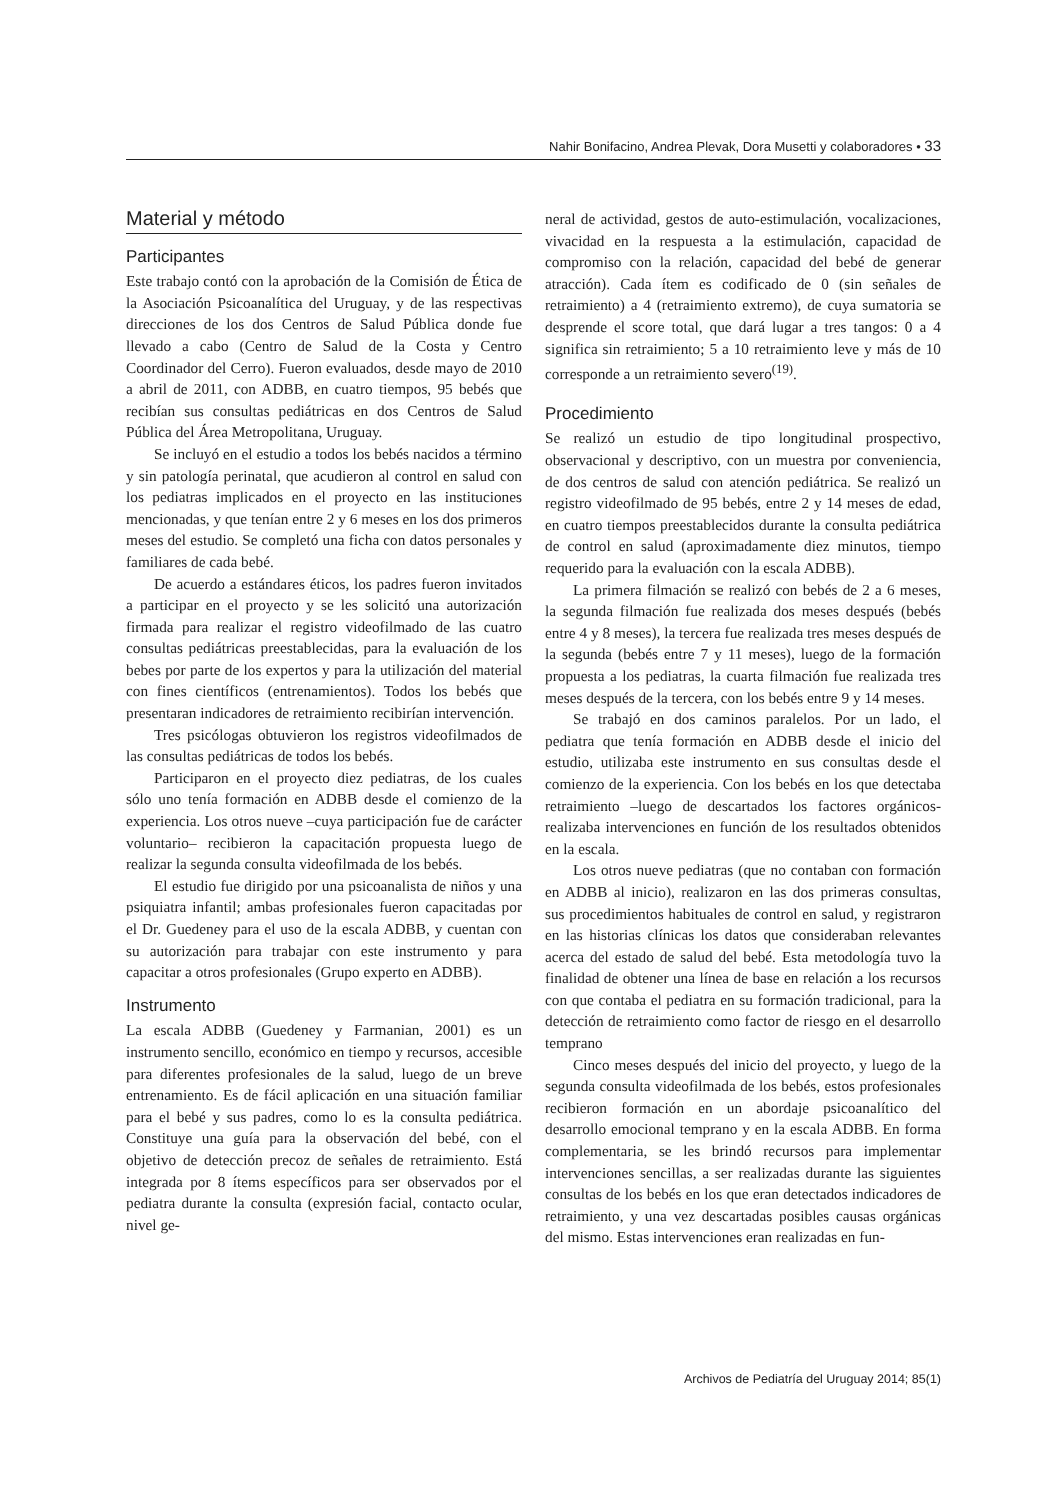Nahir Bonifacino, Andrea Plevak, Dora Musetti y colaboradores • 33
Material y método
Participantes
Este trabajo contó con la aprobación de la Comisión de Ética de la Asociación Psicoanalítica del Uruguay, y de las respectivas direcciones de los dos Centros de Salud Pública donde fue llevado a cabo (Centro de Salud de la Costa y Centro Coordinador del Cerro). Fueron evaluados, desde mayo de 2010 a abril de 2011, con ADBB, en cuatro tiempos, 95 bebés que recibían sus consultas pediátricas en dos Centros de Salud Pública del Área Metropolitana, Uruguay.
Se incluyó en el estudio a todos los bebés nacidos a término y sin patología perinatal, que acudieron al control en salud con los pediatras implicados en el proyecto en las instituciones mencionadas, y que tenían entre 2 y 6 meses en los dos primeros meses del estudio. Se completó una ficha con datos personales y familiares de cada bebé.
De acuerdo a estándares éticos, los padres fueron invitados a participar en el proyecto y se les solicitó una autorización firmada para realizar el registro videofilmado de las cuatro consultas pediátricas preestablecidas, para la evaluación de los bebes por parte de los expertos y para la utilización del material con fines científicos (entrenamientos). Todos los bebés que presentaran indicadores de retraimiento recibirían intervención.
Tres psicólogas obtuvieron los registros videofilmados de las consultas pediátricas de todos los bebés.
Participaron en el proyecto diez pediatras, de los cuales sólo uno tenía formación en ADBB desde el comienzo de la experiencia. Los otros nueve –cuya participación fue de carácter voluntario– recibieron la capacitación propuesta luego de realizar la segunda consulta videofilmada de los bebés.
El estudio fue dirigido por una psicoanalista de niños y una psiquiatra infantil; ambas profesionales fueron capacitadas por el Dr. Guedeney para el uso de la escala ADBB, y cuentan con su autorización para trabajar con este instrumento y para capacitar a otros profesionales (Grupo experto en ADBB).
Instrumento
La escala ADBB (Guedeney y Farmanian, 2001) es un instrumento sencillo, económico en tiempo y recursos, accesible para diferentes profesionales de la salud, luego de un breve entrenamiento. Es de fácil aplicación en una situación familiar para el bebé y sus padres, como lo es la consulta pediátrica. Constituye una guía para la observación del bebé, con el objetivo de detección precoz de señales de retraimiento. Está integrada por 8 ítems específicos para ser observados por el pediatra durante la consulta (expresión facial, contacto ocular, nivel ge-
neral de actividad, gestos de auto-estimulación, vocalizaciones, vivacidad en la respuesta a la estimulación, capacidad de compromiso con la relación, capacidad del bebé de generar atracción). Cada ítem es codificado de 0 (sin señales de retraimiento) a 4 (retraimiento extremo), de cuya sumatoria se desprende el score total, que dará lugar a tres tangos: 0 a 4 significa sin retraimiento; 5 a 10 retraimiento leve y más de 10 corresponde a un retraimiento severo<sup>(19)</sup>.
Procedimiento
Se realizó un estudio de tipo longitudinal prospectivo, observacional y descriptivo, con un muestra por conveniencia, de dos centros de salud con atención pediátrica. Se realizó un registro videofilmado de 95 bebés, entre 2 y 14 meses de edad, en cuatro tiempos preestablecidos durante la consulta pediátrica de control en salud (aproximadamente diez minutos, tiempo requerido para la evaluación con la escala ADBB).
La primera filmación se realizó con bebés de 2 a 6 meses, la segunda filmación fue realizada dos meses después (bebés entre 4 y 8 meses), la tercera fue realizada tres meses después de la segunda (bebés entre 7 y 11 meses), luego de la formación propuesta a los pediatras, la cuarta filmación fue realizada tres meses después de la tercera, con los bebés entre 9 y 14 meses.
Se trabajó en dos caminos paralelos. Por un lado, el pediatra que tenía formación en ADBB desde el inicio del estudio, utilizaba este instrumento en sus consultas desde el comienzo de la experiencia. Con los bebés en los que detectaba retraimiento –luego de descartados los factores orgánicos- realizaba intervenciones en función de los resultados obtenidos en la escala.
Los otros nueve pediatras (que no contaban con formación en ADBB al inicio), realizaron en las dos primeras consultas, sus procedimientos habituales de control en salud, y registraron en las historias clínicas los datos que consideraban relevantes acerca del estado de salud del bebé. Esta metodología tuvo la finalidad de obtener una línea de base en relación a los recursos con que contaba el pediatra en su formación tradicional, para la detección de retraimiento como factor de riesgo en el desarrollo temprano
Cinco meses después del inicio del proyecto, y luego de la segunda consulta videofilmada de los bebés, estos profesionales recibieron formación en un abordaje psicoanalítico del desarrollo emocional temprano y en la escala ADBB. En forma complementaria, se les brindó recursos para implementar intervenciones sencillas, a ser realizadas durante las siguientes consultas de los bebés en los que eran detectados indicadores de retraimiento, y una vez descartadas posibles causas orgánicas del mismo. Estas intervenciones eran realizadas en fun-
Archivos de Pediatría del Uruguay 2014; 85(1)